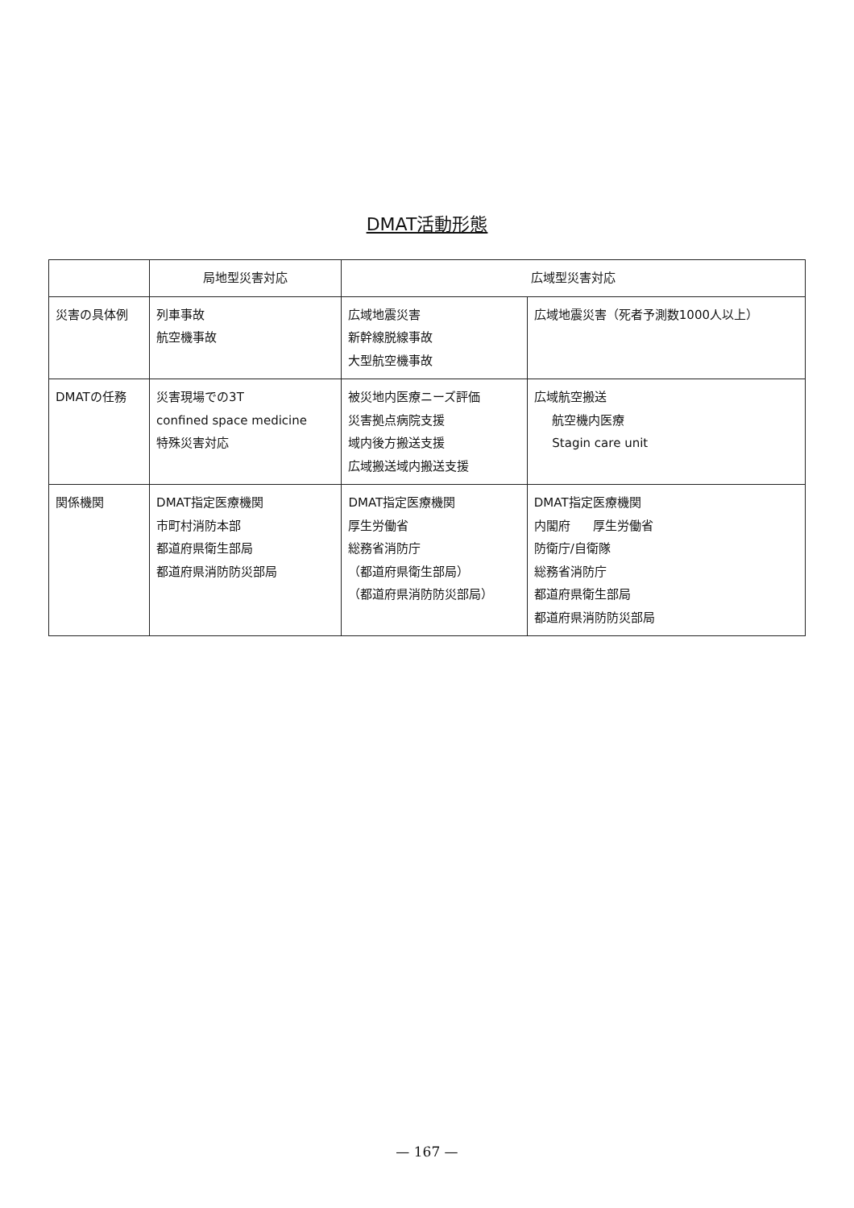DMAT活動形態
| | 局地型災害対応 | 広域型災害対応 | |
| --- | --- | --- | --- |
| 災害の具体例 | 列車事故 航空機事故 | 広域地震災害 新幹線脱線事故 大型航空機事故 | 広域地震災害（死者予測数1000人以上） |
| DMATの任務 | 災害現場での3T confined space medicine 特殊災害対応 | 被災地内医療ニーズ評価 災害拠点病院支援 域内後方搬送支援 広域搬送域内搬送支援 | 広域航空搬送 航空機内医療 Stagin care unit |
| 関係機関 | DMAT指定医療機関 市町村消防本部 都道府県衛生部局 都道府県消防防災部局 | DMAT指定医療機関 厚生労働省 総務省消防庁 （都道府県衛生部局） （都道府県消防防災部局） | DMAT指定医療機関 内閣府 厚生労働省 防衛庁/自衛隊 総務省消防庁 都道府県衛生部局 都道府県消防防災部局 |
— 167 —